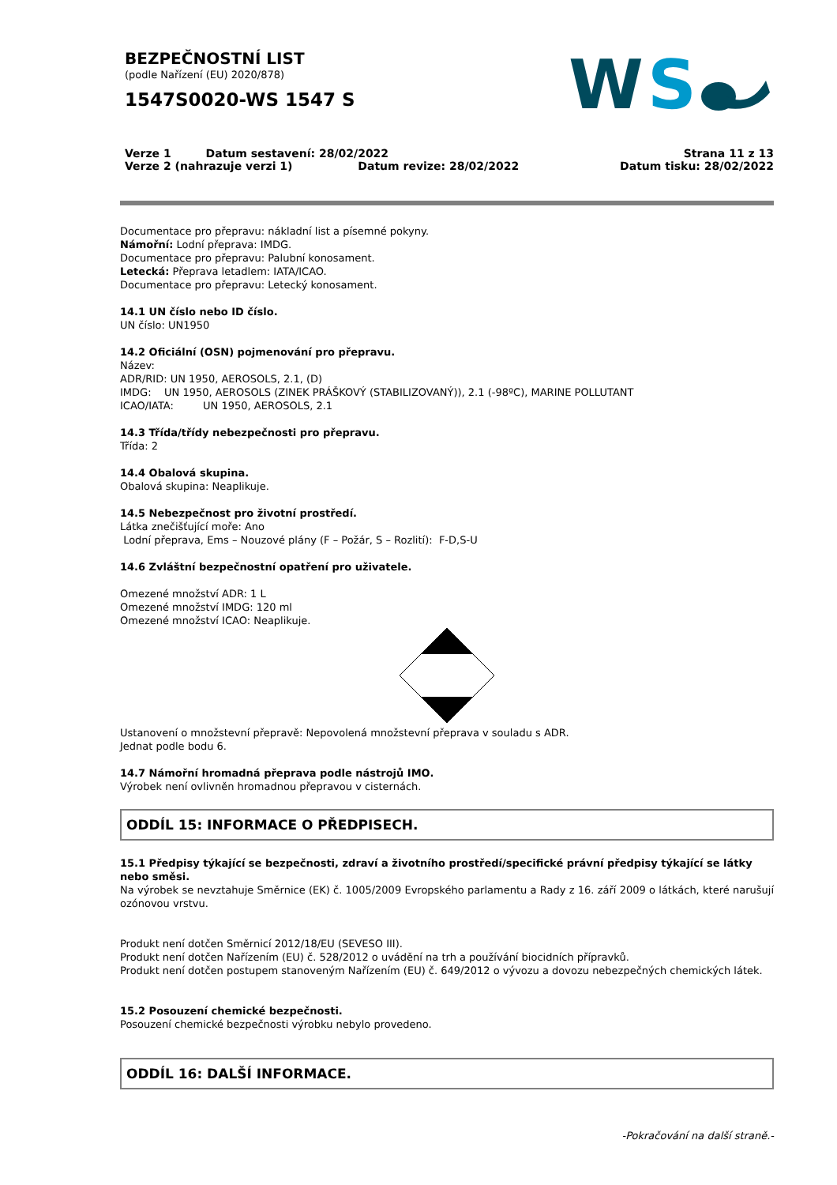BEZPEČNOSTNÍ LIST
(podle Nařízení (EU) 2020/878)
1547S0020-WS 1547 S
W
S
Verze 1 Datum sestavení: 28/02/2022
Verze 2 (nahrazuje verzi 1) Datum revize: 28/02/2022
Strana 11 z 13
Datum tisku: 28/02/2022
Documentace pro přepravu: nákladní list a písemné pokyny.
Námořní: Lodní přeprava: IMDG.
Documentace pro přepravu: Palubní konosament.
Letecká: Přeprava letadlem: IATA/ICAO.
Documentace pro přepravu: Letecký konosament.
14.1 UN číslo nebo ID číslo.
UN číslo: UN1950
14.2 Oficiální (OSN) pojmenování pro přepravu.
Název:
ADR/RID: UN 1950, AEROSOLS, 2.1, (D)
IMDG: UN 1950, AEROSOLS (ZINEK PRÁŠKOVÝ (STABILIZOVANÝ)), 2.1 (-98ºC), MARINE POLLUTANT
ICAO/IATA: UN 1950, AEROSOLS, 2.1
14.3 Třída/třídy nebezpečnosti pro přepravu.
Třída: 2
14.4 Obalová skupina.
Obalová skupina: Neaplikuje.
14.5 Nebezpečnost pro životní prostředí.
Látka znečišťující moře: Ano
Lodní přeprava, Ems – Nouzové plány (F – Požár, S – Rozlití): F-D,S-U
14.6 Zvláštní bezpečnostní opatření pro uživatele.
Omezené množství ADR: 1 L
Omezené množství IMDG: 120 ml
Omezené množství ICAO: Neaplikuje.
Ustanovení o množstevní přepravě: Nepovolená množstevní přeprava v souladu s ADR.
Jednat podle bodu 6.
14.7 Námořní hromadná přeprava podle nástrojů IMO.
Výrobek není ovlivněn hromadnou přepravou v cisternách.
ODDÍL 15: INFORMACE O PŘEDPISECH.
15.1 Předpisy týkající se bezpečnosti, zdraví a životního prostředí/specifické právní předpisy týkající se látky nebo směsi.
Na výrobek se nevztahuje Směrnice (EK) č. 1005/2009 Evropského parlamentu a Rady z 16. září 2009 o látkách, které narušují ozónovou vrstvu.
Produkt není dotčen Směrnicí 2012/18/EU (SEVESO III).
Produkt není dotčen Nařízením (EU) č. 528/2012 o uvádění na trh a používání biocidních přípravků.
Produkt není dotčen postupem stanoveným Nařízením (EU) č. 649/2012 o vývozu a dovozu nebezpečných chemických látek.
15.2 Posouzení chemické bezpečnosti.
Posouzení chemické bezpečnosti výrobku nebylo provedeno.
ODDÍL 16: DALŠÍ INFORMACE.
-Pokračování na další straně.-